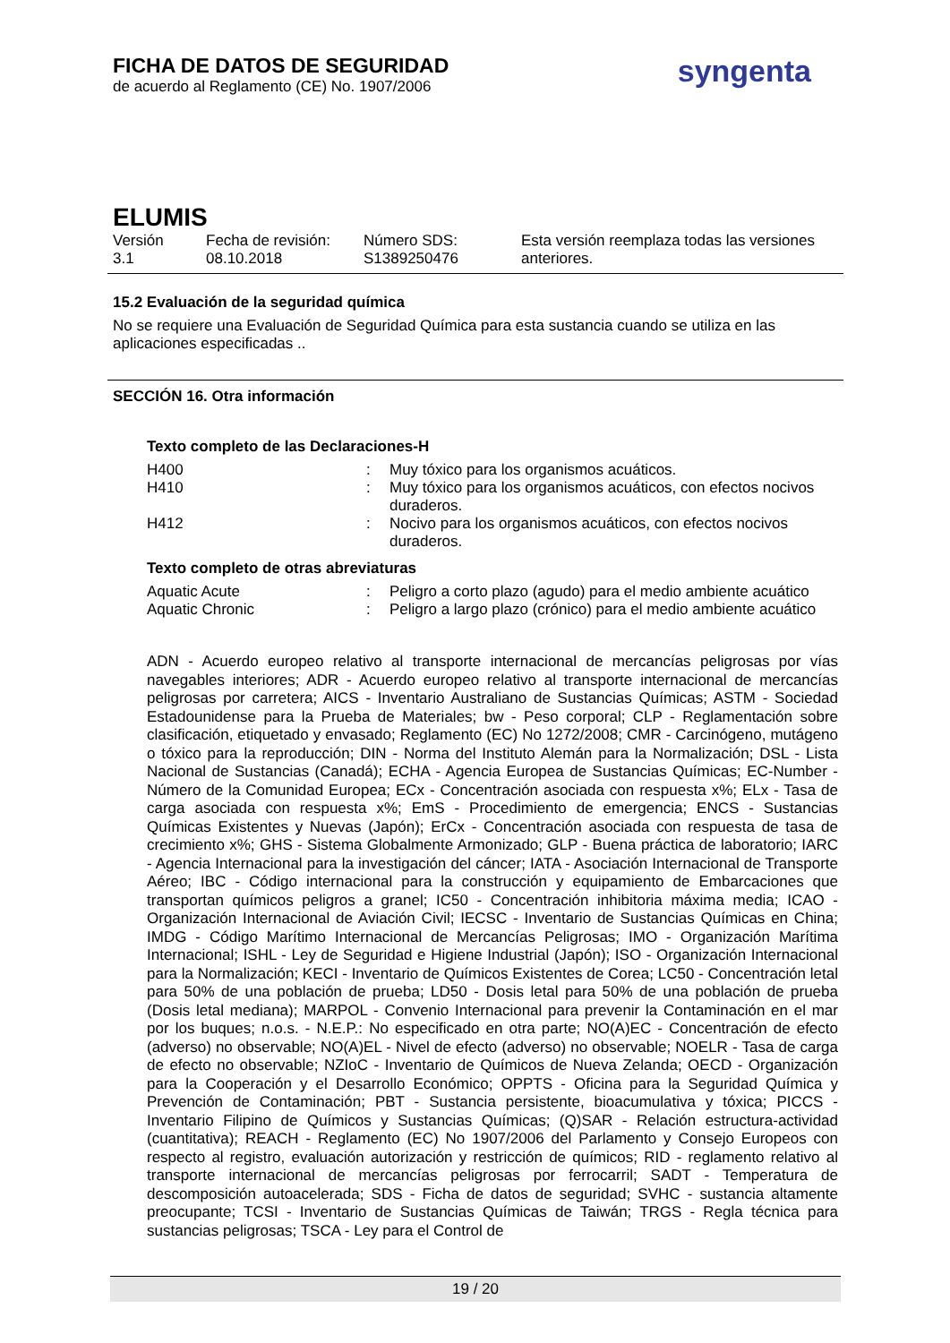FICHA DE DATOS DE SEGURIDAD
de acuerdo al Reglamento (CE) No. 1907/2006
syngenta
ELUMIS
| Versión 3.1 | Fecha de revisión: 08.10.2018 | Número SDS: S1389250476 | Esta versión reemplaza todas las versiones anteriores. |
15.2 Evaluación de la seguridad química
No se requiere una Evaluación de Seguridad Química para esta sustancia cuando se utiliza en las aplicaciones especificadas ..
SECCIÓN 16. Otra información
Texto completo de las Declaraciones-H
| H400 | : | Muy tóxico para los organismos acuáticos. |
| H410 | : | Muy tóxico para los organismos acuáticos, con efectos nocivos duraderos. |
| H412 | : | Nocivo para los organismos acuáticos, con efectos nocivos duraderos. |
Texto completo de otras abreviaturas
| Aquatic Acute | : | Peligro a corto plazo (agudo) para el medio ambiente acuático |
| Aquatic Chronic | : | Peligro a largo plazo (crónico) para el medio ambiente acuático |
ADN - Acuerdo europeo relativo al transporte internacional de mercancías peligrosas por vías navegables interiores; ADR - Acuerdo europeo relativo al transporte internacional de mercancías peligrosas por carretera; AICS - Inventario Australiano de Sustancias Químicas; ASTM - Sociedad Estadounidense para la Prueba de Materiales; bw - Peso corporal; CLP - Reglamentación sobre clasificación, etiquetado y envasado; Reglamento (EC) No 1272/2008; CMR - Carcinógeno, mutágeno o tóxico para la reproducción; DIN - Norma del Instituto Alemán para la Normalización; DSL - Lista Nacional de Sustancias (Canadá); ECHA - Agencia Europea de Sustancias Químicas; EC-Number - Número de la Comunidad Europea; ECx - Concentración asociada con respuesta x%; ELx - Tasa de carga asociada con respuesta x%; EmS - Procedimiento de emergencia; ENCS - Sustancias Químicas Existentes y Nuevas (Japón); ErCx - Concentración asociada con respuesta de tasa de crecimiento x%; GHS - Sistema Globalmente Armonizado; GLP - Buena práctica de laboratorio; IARC - Agencia Internacional para la investigación del cáncer; IATA - Asociación Internacional de Transporte Aéreo; IBC - Código internacional para la construcción y equipamiento de Embarcaciones que transportan químicos peligros a granel; IC50 - Concentración inhibitoria máxima media; ICAO - Organización Internacional de Aviación Civil; IECSC - Inventario de Sustancias Químicas en China; IMDG - Código Marítimo Internacional de Mercancías Peligrosas; IMO - Organización Marítima Internacional; ISHL - Ley de Seguridad e Higiene Industrial (Japón); ISO - Organización Internacional para la Normalización; KECI - Inventario de Químicos Existentes de Corea; LC50 - Concentración letal para 50% de una población de prueba; LD50 - Dosis letal para 50% de una población de prueba (Dosis letal mediana); MARPOL - Convenio Internacional para prevenir la Contaminación en el mar por los buques; n.o.s. - N.E.P.: No especificado en otra parte; NO(A)EC - Concentración de efecto (adverso) no observable; NO(A)EL - Nivel de efecto (adverso) no observable; NOELR - Tasa de carga de efecto no observable; NZIoC - Inventario de Químicos de Nueva Zelanda; OECD - Organización para la Cooperación y el Desarrollo Económico; OPPTS - Oficina para la Seguridad Química y Prevención de Contaminación; PBT - Sustancia persistente, bioacumulativa y tóxica; PICCS - Inventario Filipino de Químicos y Sustancias Químicas; (Q)SAR - Relación estructura-actividad (cuantitativa); REACH - Reglamento (EC) No 1907/2006 del Parlamento y Consejo Europeos con respecto al registro, evaluación autorización y restricción de químicos; RID - reglamento relativo al transporte internacional de mercancías peligrosas por ferrocarril; SADT - Temperatura de descomposición autoacelerada; SDS - Ficha de datos de seguridad; SVHC - sustancia altamente preocupante; TCSI - Inventario de Sustancias Químicas de Taiwán; TRGS - Regla técnica para sustancias peligrosas; TSCA - Ley para el Control de
19 / 20